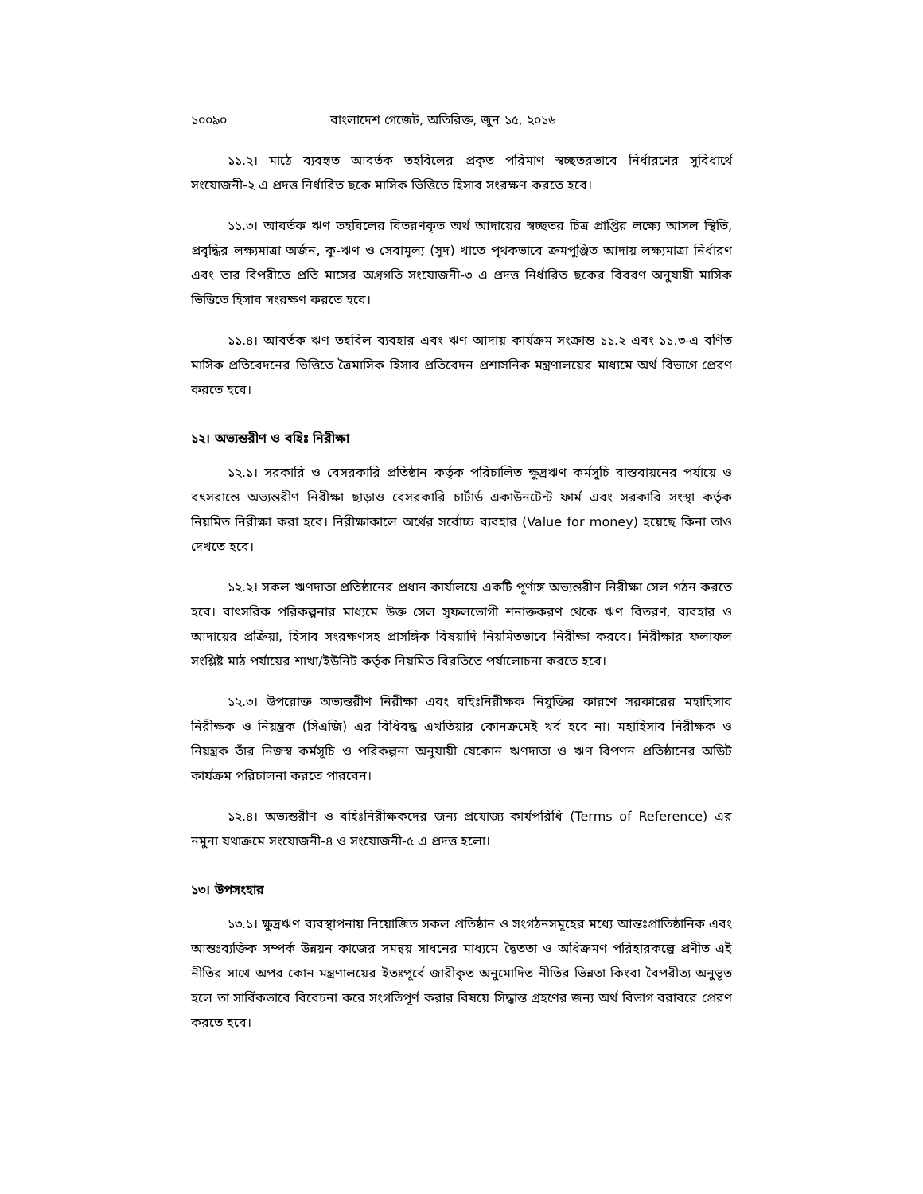১০০৯০ বাংলাদেশ গেজেট, অতিরিক্ত, জুন ১৫, ২০১৬
১১.২। মাঠে ব্যবহৃত আবর্তক তহবিলের প্রকৃত পরিমাণ স্বচ্ছতরভাবে নির্ধারণের সুবিধার্থে সংযোজনী-২ এ প্রদত্ত নির্ধারিত ছকে মাসিক ভিত্তিতে হিসাব সংরক্ষণ করতে হবে।
১১.৩। আবর্তক ঋণ তহবিলের বিতরণকৃত অর্থ আদায়ের স্বচ্ছতর চিত্র প্রাপ্তির লক্ষ্যে আসল স্থিতি, প্রবৃদ্ধির লক্ষ্যমাত্রা অর্জন, কু-ঋণ ও সেবামূল্য (সুদ) খাতে পৃথকভাবে ক্রমপুঞ্জিত আদায় লক্ষ্যমাত্রা নির্ধারণ এবং তার বিপরীতে প্রতি মাসের অগ্রগতি সংযোজনী-৩ এ প্রদত্ত নির্ধারিত ছকের বিবরণ অনুযায়ী মাসিক ভিত্তিতে হিসাব সংরক্ষণ করতে হবে।
১১.৪। আবর্তক ঋণ তহবিল ব্যবহার এবং ঋণ আদায় কার্যক্রম সংক্রান্ত ১১.২ এবং ১১.৩-এ বর্ণিত মাসিক প্রতিবেদনের ভিত্তিতে ত্রৈমাসিক হিসাব প্রতিবেদন প্রশাসনিক মন্ত্রণালয়ের মাধ্যমে অর্থ বিভাগে প্রেরণ করতে হবে।
১২। অভ্যন্তরীণ ও বহিঃ নিরীক্ষা
১২.১। সরকারি ও বেসরকারি প্রতিষ্ঠান কর্তৃক পরিচালিত ক্ষুদ্রঋণ কর্মসূচি বাস্তবায়নের পর্যায়ে ও বৎসরান্তে অভ্যন্তরীণ নিরীক্ষা ছাড়াও বেসরকারি চার্টার্ড একাউনটেন্ট ফার্ম এবং সরকারি সংস্থা কর্তৃক নিয়মিত নিরীক্ষা করা হবে। নিরীক্ষাকালে অর্থের সর্বোচ্চ ব্যবহার (Value for money) হয়েছে কিনা তাও দেখতে হবে।
১২.২। সকল ঋণদাতা প্রতিষ্ঠানের প্রধান কার্যালয়ে একটি পূর্ণাঙ্গ অভ্যন্তরীণ নিরীক্ষা সেল গঠন করতে হবে। বাৎসরিক পরিকল্পনার মাধ্যমে উক্ত সেল সুফলভোগী শনাক্তকরণ থেকে ঋণ বিতরণ, ব্যবহার ও আদায়ের প্রক্রিয়া, হিসাব সংরক্ষণসহ প্রাসঙ্গিক বিষয়াদি নিয়মিতভাবে নিরীক্ষা করবে। নিরীক্ষার ফলাফল সংশ্লিষ্ট মাঠ পর্যায়ের শাখা/ইউনিট কর্তৃক নিয়মিত বিরতিতে পর্যালোচনা করতে হবে।
১২.৩। উপরোক্ত অভ্যন্তরীণ নিরীক্ষা এবং বহিঃনিরীক্ষক নিযুক্তির কারণে সরকারের মহাহিসাব নিরীক্ষক ও নিয়ন্ত্রক (সিএজি) এর বিধিবদ্ধ এখতিয়ার কোনক্রমেই খর্ব হবে না। মহাহিসাব নিরীক্ষক ও নিয়ন্ত্রক তাঁর নিজস্ব কর্মসূচি ও পরিকল্পনা অনুযায়ী যেকোন ঋণদাতা ও ঋণ বিপণন প্রতিষ্ঠানের অডিট কার্যক্রম পরিচালনা করতে পারবেন।
১২.৪। অভ্যন্তরীণ ও বহিঃনিরীক্ষকদের জন্য প্রযোজ্য কার্যপরিধি (Terms of Reference) এর নমুনা যথাক্রমে সংযোজনী-৪ ও সংযোজনী-৫ এ প্রদত্ত হলো।
১৩। উপসংহার
১৩.১। ক্ষুদ্রঋণ ব্যবস্থাপনায় নিয়োজিত সকল প্রতিষ্ঠান ও সংগঠনসমূহের মধ্যে আন্তঃপ্রাতিষ্ঠানিক এবং আন্তঃব্যক্তিক সম্পর্ক উন্নয়ন কাজের সমন্বয় সাধনের মাধ্যমে দ্বৈততা ও অধিক্রমণ পরিহারকল্পে প্রণীত এই নীতির সাথে অপর কোন মন্ত্রণালয়ের ইতঃপূর্বে জারীকৃত অনুমোদিত নীতির ভিন্নতা কিংবা বৈপরীত্য অনুভূত হলে তা সার্বিকভাবে বিবেচনা করে সংগতিপূর্ণ করার বিষয়ে সিদ্ধান্ত গ্রহণের জন্য অর্থ বিভাগ বরাবরে প্রেরণ করতে হবে।